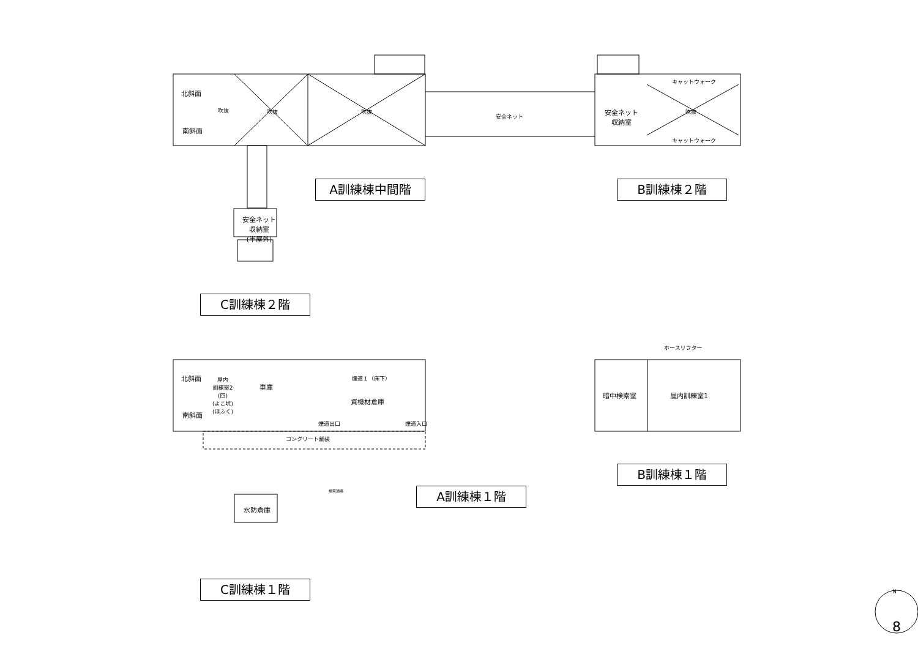北斜面
南斜面
吹抜 吹抜 吹抜
安全ネット
安全ネット
収納室
(半屋外)
安全ネット
収納室
キャットウォーク
吹抜
キャットウォーク
A訓練棟中間階 B訓練棟２階
C訓練棟２階
北斜面
南斜面
屋内
訓練室2
(四)
(よこ坑)
(ほふく)
車庫
資機材倉庫
煙道１（床下）
煙道出口 煙道入口
コンクリート舗装
検索通路
水防倉庫
ホースリフター
暗中検索室 屋内訓練室1
B訓練棟１階
A訓練棟１階
C訓練棟１階 N
8